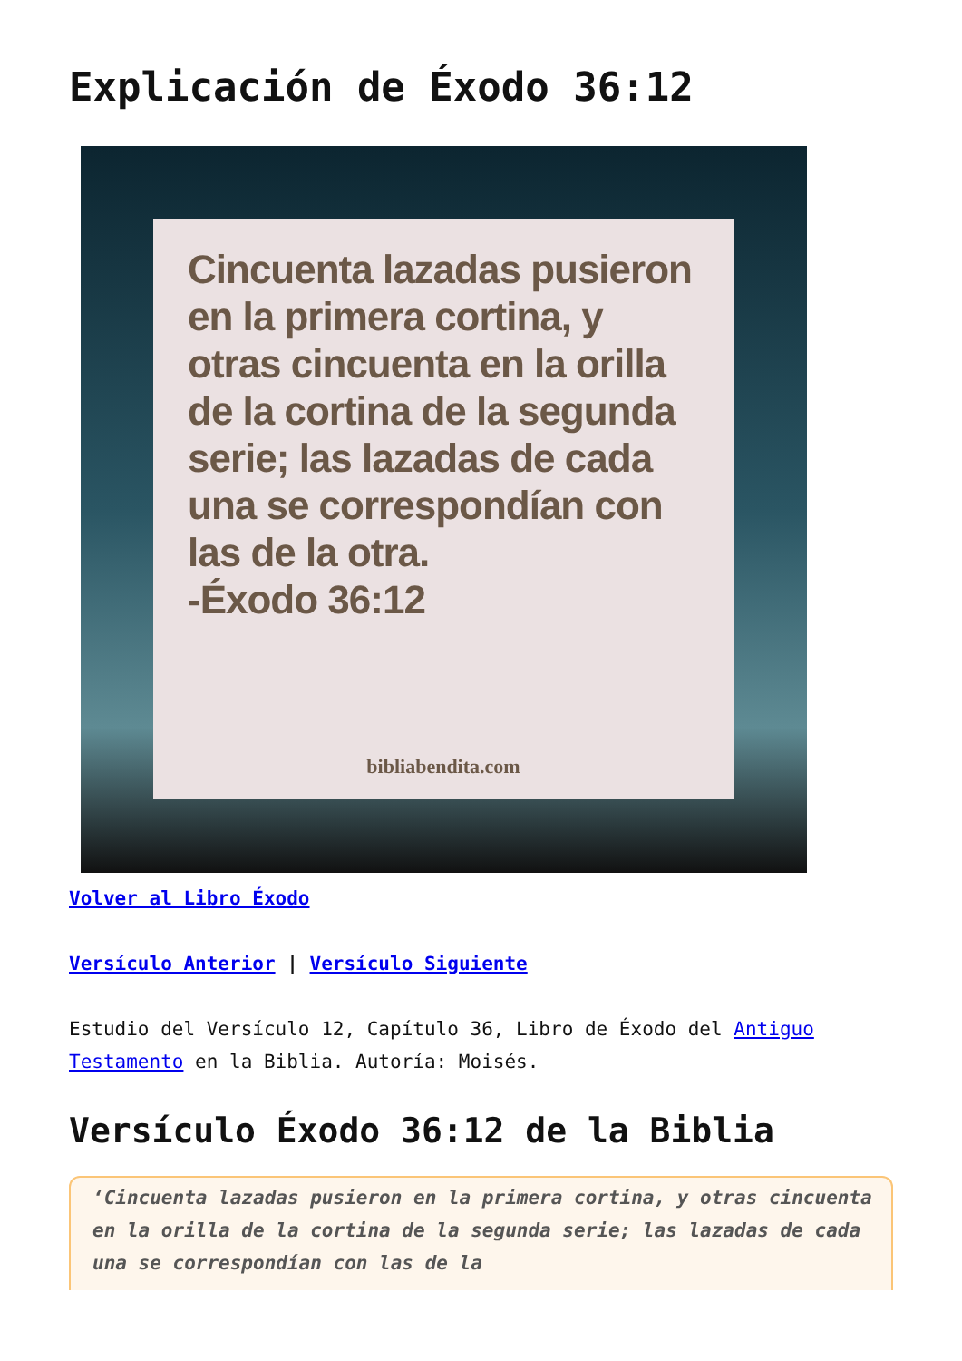Explicación de Éxodo 36:12
Cincuenta lazadas pusieron en la primera cortina, y otras cincuenta en la orilla de la cortina de la segunda serie; las lazadas de cada una se correspondían con las de la otra.
-Éxodo 36:12
bibliabendita.com
Volver al Libro Éxodo
Versículo Anterior | Versículo Siguiente
Estudio del Versículo 12, Capítulo 36, Libro de Éxodo del Antiguo Testamento en la Biblia. Autoría: Moisés.
Versículo Éxodo 36:12 de la Biblia
‘Cincuenta lazadas pusieron en la primera cortina, y otras cincuenta en la orilla de la cortina de la segunda serie; las lazadas de cada una se correspondían con las de la